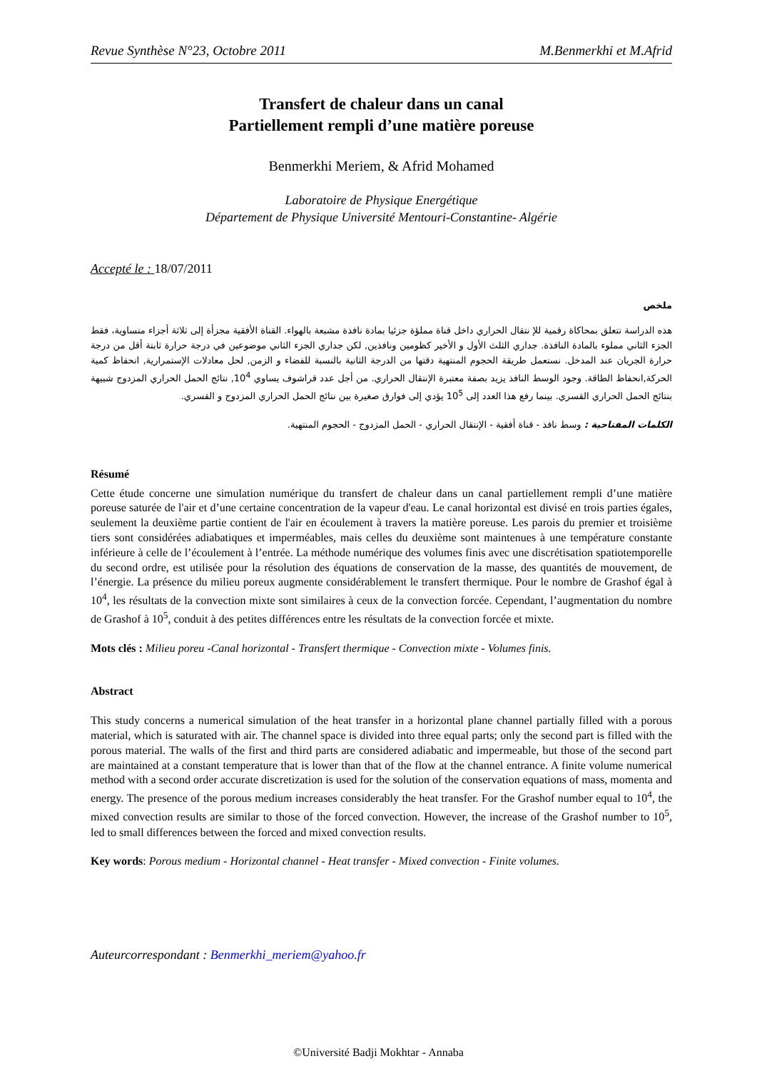Revue Synthèse N°23, Octobre 2011 M.Benmerkhi et M.Afrid
Transfert de chaleur dans un canal
Partiellement rempli d’une matière poreuse
Benmerkhi Meriem, & Afrid Mohamed
Laboratoire de Physique Energétique
Département de Physique Université Mentouri-Constantine- Algérie
Accepté le : 18/07/2011
ملخص
هذه الدراسة تتعلق بمحاكاة رقمية للإ نتقال الحراري داخل قناة مملؤة جزئيا بمادة نافذة مشبعة بالهواء. القناة الأفقية مجزأة إلى ثلاثة أجزاء متساوية، فقط الجزء الثاني مملوء بالمادة النافذة. جداري الثلث الأول و الأخير كظومين ونافذين, لكن جداري الجزء الثاني موضوعين في درجة حرارة ثابتة أقل من درجة حرارة الجريان عند المدخل. نستعمل طريقة الحجوم المنتهية دقتها من الدرجة الثانية بالنسبة للفضاء و الزمن, لحل معادلات الإستمرارية, انحفاظ كمية الحركة,انحفاظ الطاقة. وجود الوسط النافذ يزيد بصفة معتبرة الإنتقال الحراري. من أجل عدد قراشوف يساوي 10<sup>4</sup>, نتائج الحمل الحراري المزدوج شبيهة بنتائج الحمل الحراري القسري. بينما رفع هذا العدد إلى 10<sup>5</sup> يؤدي إلى فوارق صغيرة بين نتائج الحمل الحراري المزدوج و القسري.
الكلمات المفتاحية : وسط نافذ - قناة أفقية - الإنتقال الحراري - الحمل المزدوج - الحجوم المنتهية.
Résumé
Cette étude concerne une simulation numérique du transfert de chaleur dans un canal partiellement rempli d’une matière poreuse saturée de l'air et d’une certaine concentration de la vapeur d'eau. Le canal horizontal est divisé en trois parties égales, seulement la deuxième partie contient de l'air en écoulement à travers la matière poreuse. Les parois du premier et troisième tiers sont considérées adiabatiques et imperméables, mais celles du deuxième sont maintenues à une température constante inférieure à celle de l’écoulement à l’entrée. La méthode numérique des volumes finis avec une discrétisation spatiotemporelle du second ordre, est utilisée pour la résolution des équations de conservation de la masse, des quantités de mouvement, de l’énergie. La présence du milieu poreux augmente considérablement le transfert thermique. Pour le nombre de Grashof égal à 10<sup>4</sup>, les résultats de la convection mixte sont similaires à ceux de la convection forcée. Cependant, l’augmentation du nombre de Grashof à 10<sup>5</sup>, conduit à des petites différences entre les résultats de la convection forcée et mixte.
Mots clés : Milieu poreu -Canal horizontal - Transfert thermique - Convection mixte - Volumes finis.
Abstract
This study concerns a numerical simulation of the heat transfer in a horizontal plane channel partially filled with a porous material, which is saturated with air. The channel space is divided into three equal parts; only the second part is filled with the porous material. The walls of the first and third parts are considered adiabatic and impermeable, but those of the second part are maintained at a constant temperature that is lower than that of the flow at the channel entrance. A finite volume numerical method with a second order accurate discretization is used for the solution of the conservation equations of mass, momenta and energy. The presence of the porous medium increases considerably the heat transfer. For the Grashof number equal to 10<sup>4</sup>, the mixed convection results are similar to those of the forced convection. However, the increase of the Grashof number to 10<sup>5</sup>, led to small differences between the forced and mixed convection results.
Key words: Porous medium - Horizontal channel - Heat transfer - Mixed convection - Finite volumes.
Auteurcorrespondant : Benmerkhi_meriem@yahoo.fr
©Université Badji Mokhtar - Annaba